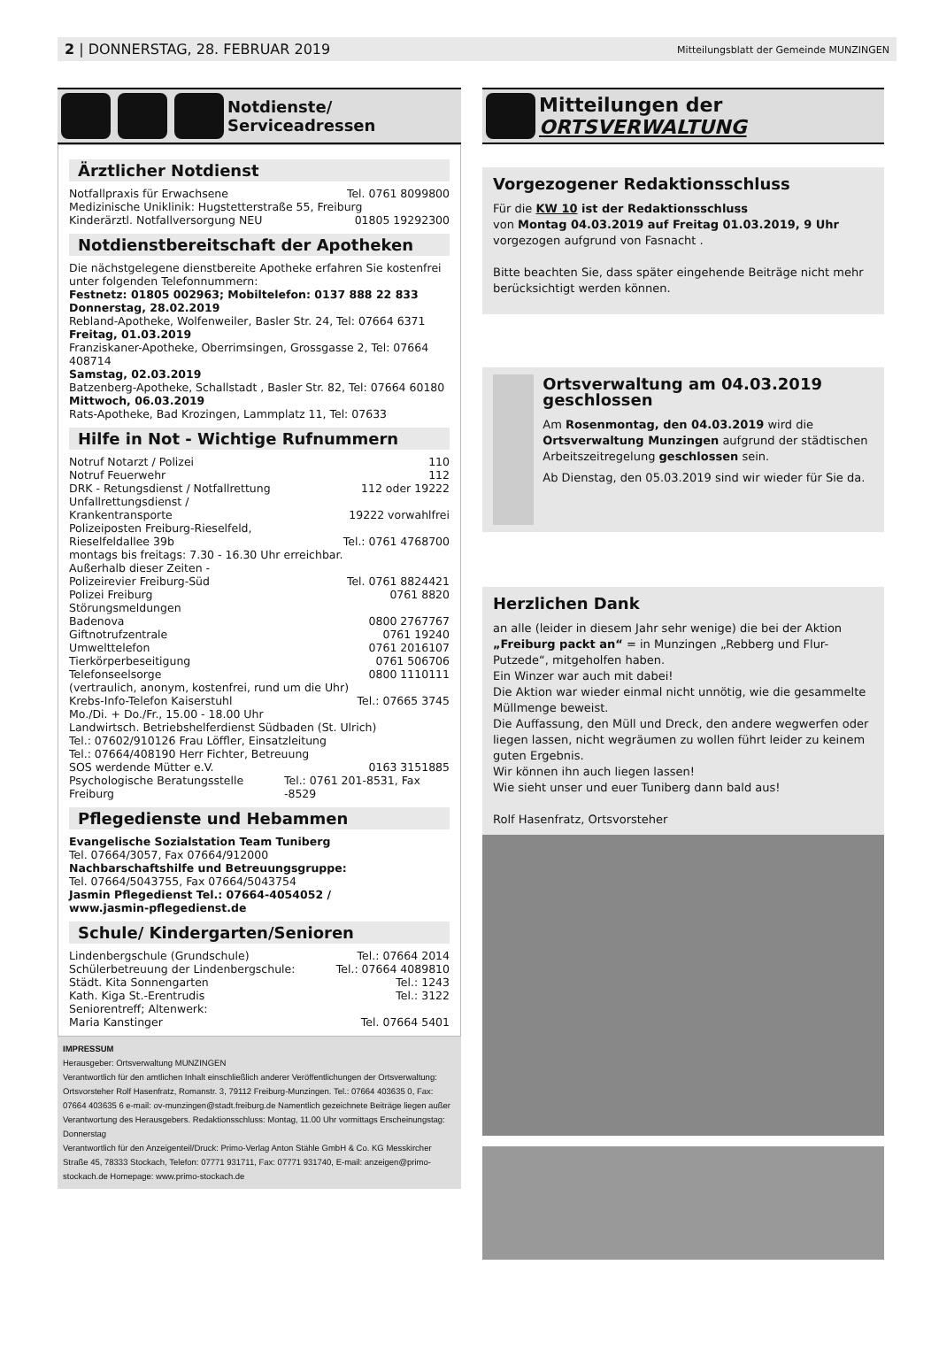2 | DONNERSTAG, 28. FEBRUAR 2019 Mitteilungsblatt der Gemeinde MUNZINGEN
Notdienste/
Serviceadressen
Ärztlicher Notdienst
Notfallpraxis für Erwachsene Tel. 0761 8099800
Medizinische Uniklinik: Hugstetterstraße 55, Freiburg
Kinderärztl. Notfallversorgung NEU 01805 19292300
Notdienstbereitschaft der Apotheken
Die nächstgelegene dienstbereite Apotheke erfahren Sie kostenfrei unter folgenden Telefonnummern:
Festnetz: 01805 002963; Mobiltelefon: 0137 888 22 833
Donnerstag, 28.02.2019
Rebland-Apotheke, Wolfenweiler, Basler Str. 24, Tel: 07664 6371
Freitag, 01.03.2019
Franziskaner-Apotheke, Oberrimsingen, Grossgasse 2, Tel: 07664 408714
Samstag, 02.03.2019
Batzenberg-Apotheke, Schallstadt , Basler Str. 82, Tel: 07664 60180
Mittwoch, 06.03.2019
Rats-Apotheke, Bad Krozingen, Lammplatz 11, Tel: 07633
Hilfe in Not - Wichtige Rufnummern
Notruf Notarzt / Polizei 110
Notruf Feuerwehr 112
DRK - Retungsdienst / Notfallrettung 112 oder 19222
Unfallrettungsdienst /
Krankentransporte 19222 vorwahlfrei
Polizeiposten Freiburg-Rieselfeld,
Rieselfeldallee 39b Tel.: 0761 4768700
montags bis freitags: 7.30 - 16.30 Uhr erreichbar.
Außerhalb dieser Zeiten -
Polizeirevier Freiburg-Süd Tel. 0761 8824421
Polizei Freiburg 0761 8820
Störungsmeldungen
Badenova 0800 2767767
Giftnotrufzentrale 0761 19240
Umwelttelefon 0761 2016107
Tierkörperbeseitigung 0761 506706
Telefonseelsorge 0800 1110111
(vertraulich, anonym, kostenfrei, rund um die Uhr)
Krebs-Info-Telefon Kaiserstuhl Tel.: 07665 3745
Mo./Di. + Do./Fr., 15.00 - 18.00 Uhr
Landwirtsch. Betriebshelferdienst Südbaden (St. Ulrich)
Tel.: 07602/910126 Frau Löffler, Einsatzleitung
Tel.: 07664/408190 Herr Fichter, Betreuung
SOS werdende Mütter e.V. 0163 3151885
Psychologische Beratungsstelle Freiburg Tel.: 0761 201-8531, Fax -8529
Pflegedienste und Hebammen
Evangelische Sozialstation Team Tuniberg
Tel. 07664/3057, Fax 07664/912000
Nachbarschaftshilfe und Betreuungsgruppe:
Tel. 07664/5043755, Fax 07664/5043754
Jasmin Pflegedienst Tel.: 07664-4054052 /
www.jasmin-pflegedienst.de
Schule/ Kindergarten/Senioren
Lindenbergschule (Grundschule) Tel.: 07664 2014
Schülerbetreuung der Lindenbergschule: Tel.: 07664 4089810
Städt. Kita Sonnengarten Tel.: 1243
Kath. Kiga St.-Erentrudis Tel.: 3122
Seniorentreff; Altenwerk:
Maria Kanstinger Tel. 07664 5401
IMPRESSUM
Herausgeber: Ortsverwaltung MUNZINGEN
Verantwortlich für den amtlichen Inhalt einschließlich anderer Veröffentlichungen der Ortsverwaltung: Ortsvorsteher Rolf Hasenfratz, Romanstr. 3, 79112 Freiburg-Munzingen. Tel.: 07664 403635 0, Fax: 07664 403635 6 e-mail: ov-munzingen@stadt.freiburg.de Namentlich gezeichnete Beiträge liegen außer Verantwortung des Herausgebers. Redaktionsschluss: Montag, 11.00 Uhr vormittags Erscheinungstag: Donnerstag
Verantwortlich für den Anzeigenteil/Druck: Primo-Verlag Anton Stähle GmbH & Co. KG Messkircher Straße 45, 78333 Stockach, Telefon: 07771 931711, Fax: 07771 931740, E-mail: anzeigen@primo-stockach.de Homepage: www.primo-stockach.de
Mitteilungen der
ORTSVERWALTUNG
Vorgezogener Redaktionsschluss
Für die KW 10 ist der Redaktionsschluss
von Montag 04.03.2019 auf Freitag 01.03.2019, 9 Uhr vorgezogen aufgrund von Fasnacht .
Bitte beachten Sie, dass später eingehende Beiträge nicht mehr berücksichtigt werden können.
Ortsverwaltung am 04.03.2019 geschlossen
Am Rosenmontag, den 04.03.2019 wird die Ortsverwaltung Munzingen aufgrund der städtischen Arbeitszeitregelung geschlossen sein.
Ab Dienstag, den 05.03.2019 sind wir wieder für Sie da.
Herzlichen Dank
an alle (leider in diesem Jahr sehr wenige) die bei der Aktion „Freiburg packt an“ = in Munzingen „Rebberg und Flur-Putzede“, mitgeholfen haben.
Ein Winzer war auch mit dabei!
Die Aktion war wieder einmal nicht unnötig, wie die gesammelte Müllmenge beweist.
Die Auffassung, den Müll und Dreck, den andere wegwerfen oder liegen lassen, nicht wegräumen zu wollen führt leider zu keinem guten Ergebnis.
Wir können ihn auch liegen lassen!
Wie sieht unser und euer Tuniberg dann bald aus!
Rolf Hasenfratz, Ortsvorsteher